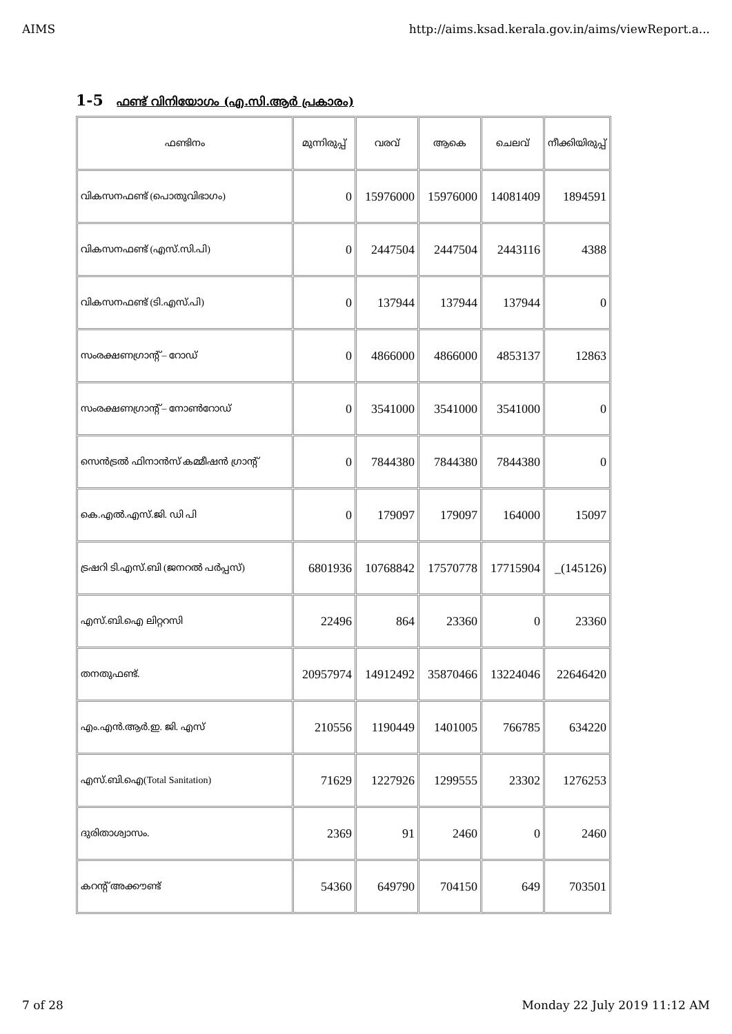AIMS http://aims.ksad.kerala.gov.in/aims/viewReport.a...
1-5 ഫണ്ട് വിനിയോഗം (എ.സി.ആർ പ്രകാരം)
| ഫണ്ടിനം | മുന്നിരുപ്പ് | വരവ് | ആകെ | ചെലവ് | നീക്കിയിരുപ്പ് |
| --- | --- | --- | --- | --- | --- |
| വികസനഫണ്ട് (പൊതുവിഭാഗം) | 0 | 15976000 | 15976000 | 14081409 | 1894591 |
| വികസനഫണ്ട് (എസ്.സി.പി) | 0 | 2447504 | 2447504 | 2443116 | 4388 |
| വികസനഫണ്ട് (ടി.എസ്.പി) | 0 | 137944 | 137944 | 137944 | 0 |
| സംരക്ഷണഗ്രാന്റ് – റോഡ് | 0 | 4866000 | 4866000 | 4853137 | 12863 |
| സംരക്ഷണഗ്രാന്റ് – നോൺറോഡ് | 0 | 3541000 | 3541000 | 3541000 | 0 |
| സെൻട്രൽ ഫിനാൻസ് കമ്മീഷൻ ഗ്രാന്റ് | 0 | 7844380 | 7844380 | 7844380 | 0 |
| കെ.എൽ.എസ്.ജി. ഡി പി | 0 | 179097 | 179097 | 164000 | 15097 |
| ട്രഷറി ടി.എസ്.ബി (ജനറൽ പർപ്പസ്) | 6801936 | 10768842 | 17570778 | 17715904 | _(145126) |
| എസ്.ബി.ഐ ലിറ്ററസി | 22496 | 864 | 23360 | 0 | 23360 |
| തനതുഫണ്ട്. | 20957974 | 14912492 | 35870466 | 13224046 | 22646420 |
| എം.എൻ.ആർ.ഇ. ജി. എസ് | 210556 | 1190449 | 1401005 | 766785 | 634220 |
| എസ്.ബി.ഐ(Total Sanitation) | 71629 | 1227926 | 1299555 | 23302 | 1276253 |
| ദുരിതാശ്വാസം. | 2369 | 91 | 2460 | 0 | 2460 |
| കറന്റ് അക്കൗണ്ട് | 54360 | 649790 | 704150 | 649 | 703501 |
7 of 28 Monday 22 July 2019 11:12 AM